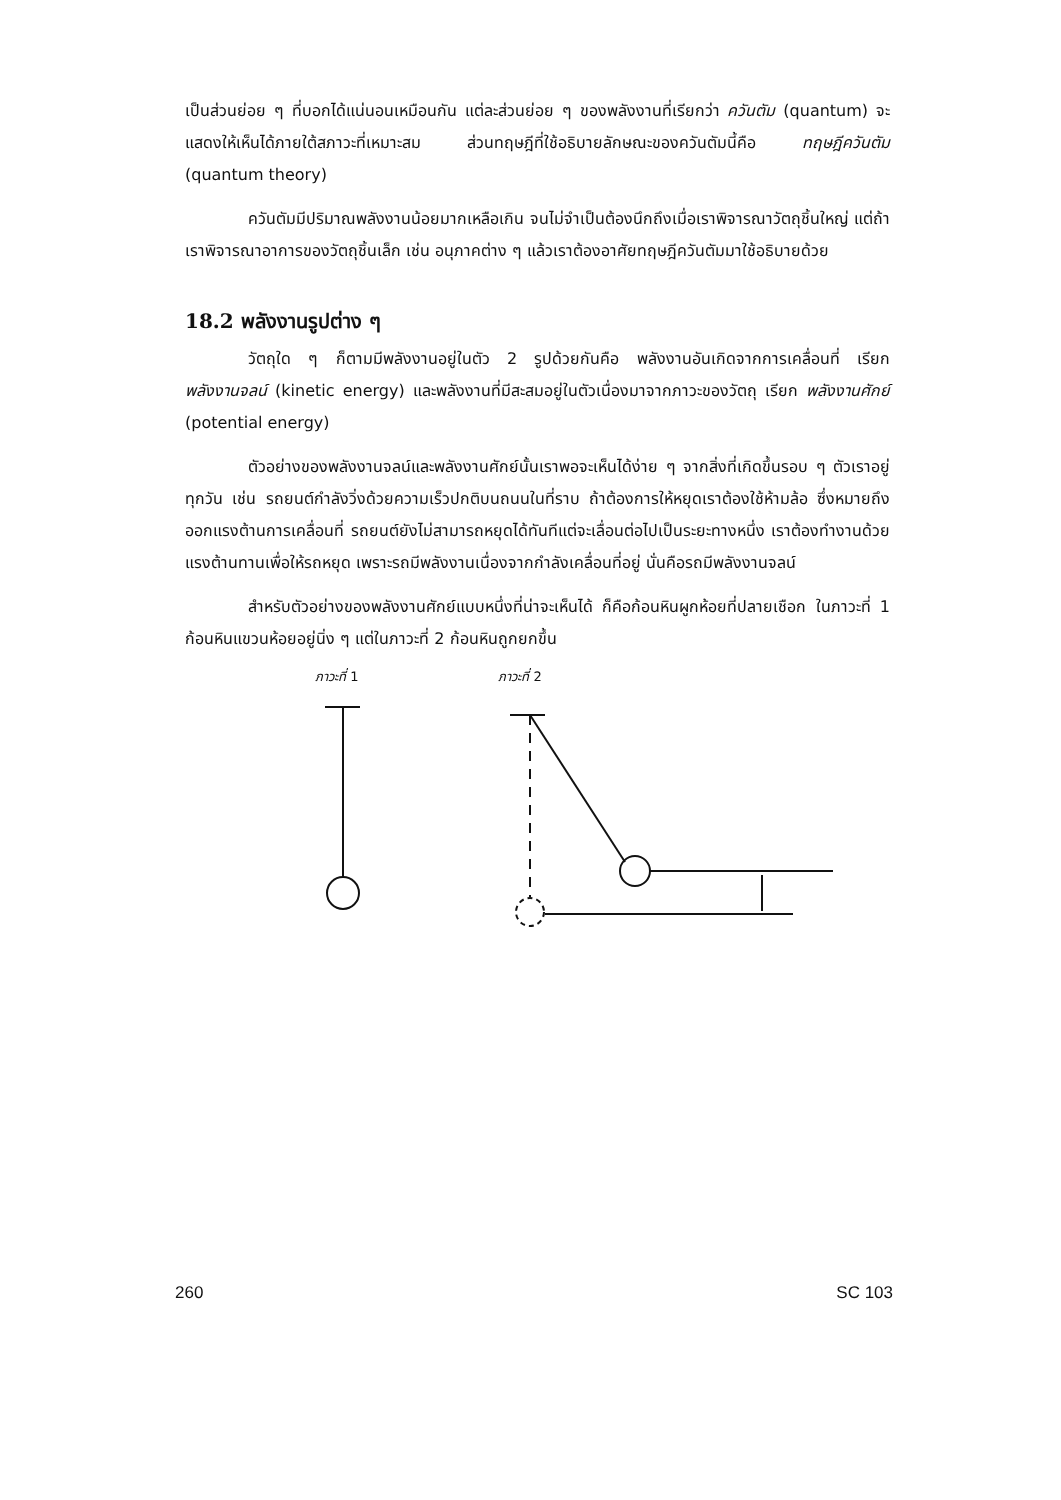เป็นส่วนย่อย ๆ ที่บอกได้แน่นอนเหมือนกัน แต่ละส่วนย่อย ๆ ของพลังงานที่เรียกว่า ควันตัม (quantum) จะแสดงให้เห็นได้ภายใต้สภาวะที่เหมาะสม ส่วนทฤษฎีที่ใช้อธิบายลักษณะของควันตัมนี้คือ ทฤษฎีควันตัม (quantum theory)
ควันตัมมีปริมาณพลังงานน้อยมากเหลือเกิน จนไม่จำเป็นต้องนึกถึงเมื่อเราพิจารณาวัตถุชิ้นใหญ่ แต่ถ้าเราพิจารณาอาการของวัตถุชิ้นเล็ก เช่น อนุภาคต่าง ๆ แล้วเราต้องอาศัยทฤษฎีควันตัมมาใช้อธิบายด้วย
18.2 พลังงานรูปต่าง ๆ
วัตถุใด ๆ ก็ตามมีพลังงานอยู่ในตัว 2 รูปด้วยกันคือ พลังงานอันเกิดจากการเคลื่อนที่ เรียก พลังงานจลน์ (kinetic energy) และพลังงานที่มีสะสมอยู่ในตัวเนื่องมาจากภาวะของวัตถุ เรียก พลังงานศักย์ (potential energy)
ตัวอย่างของพลังงานจลน์และพลังงานศักย์นั้นเราพอจะเห็นได้ง่าย ๆ จากสิ่งที่เกิดขึ้นรอบ ๆ ตัวเราอยู่ทุกวัน เช่น รถยนต์กำลังวิ่งด้วยความเร็วปกติบนถนนในที่ราบ ถ้าต้องการให้หยุดเราต้องใช้ห้ามล้อ ซึ่งหมายถึงออกแรงต้านการเคลื่อนที่ รถยนต์ยังไม่สามารถหยุดได้ทันทีแต่จะเลื่อนต่อไปเป็นระยะทางหนึ่ง เราต้องทำงานด้วยแรงต้านทานเพื่อให้รถหยุด เพราะรถมีพลังงานเนื่องจากกำลังเคลื่อนที่อยู่ นั่นคือรถมีพลังงานจลน์
สำหรับตัวอย่างของพลังงานศักย์แบบหนึ่งที่น่าจะเห็นได้ ก็คือก้อนหินผูกห้อยที่ปลายเชือก ในภาวะที่ 1 ก้อนหินแขวนห้อยอยู่นิ่ง ๆ แต่ในภาวะที่ 2 ก้อนหินถูกยกขึ้น
ภาวะที่ 1 ภาวะที่ 2
260 SC 103